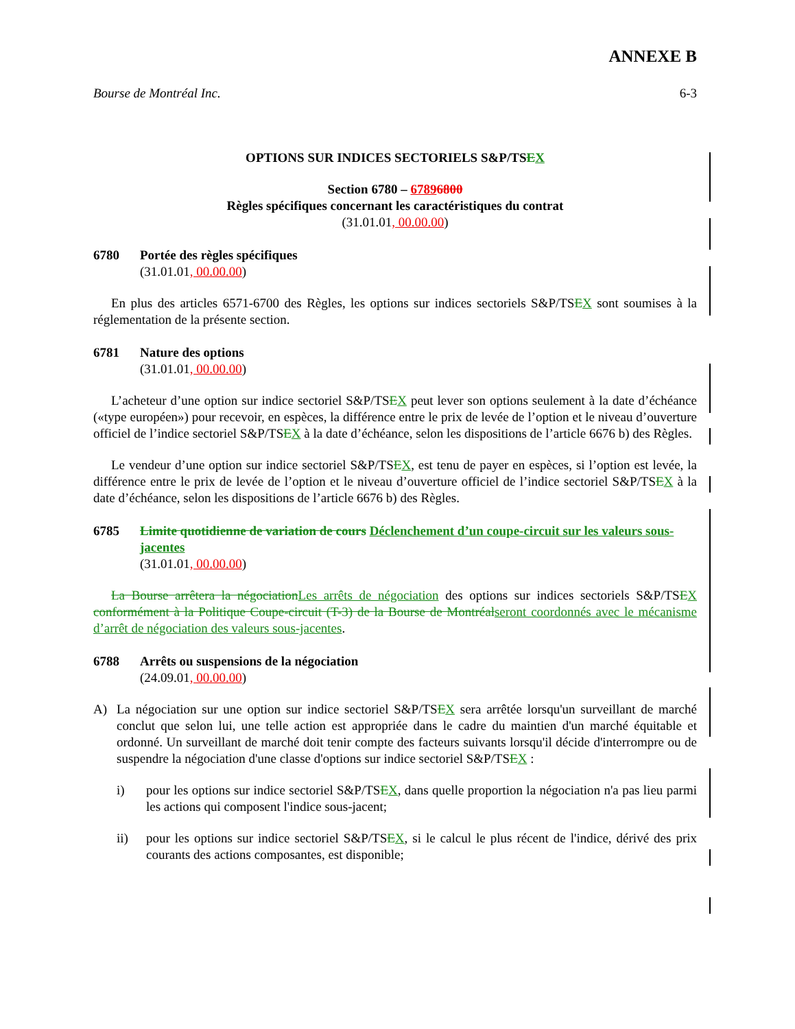ANNEXE B
Bourse de Montréal Inc. 6-3
OPTIONS SUR INDICES SECTORIELS S&P/TSEX
Section 6780 – 67896800
Règles spécifiques concernant les caractéristiques du contrat
(31.01.01, 00.00.00)
6780 Portée des règles spécifiques
(31.01.01, 00.00.00)
En plus des articles 6571-6700 des Règles, les options sur indices sectoriels S&P/TSEX sont soumises à la réglementation de la présente section.
6781 Nature des options
(31.01.01, 00.00.00)
L’acheteur d’une option sur indice sectoriel S&P/TSEX peut lever son options seulement à la date d’échéance («type européen») pour recevoir, en espèces, la différence entre le prix de levée de l’option et le niveau d’ouverture officiel de l’indice sectoriel S&P/TSEX à la date d’échéance, selon les dispositions de l’article 6676 b) des Règles.
Le vendeur d’une option sur indice sectoriel S&P/TSEX, est tenu de payer en espèces, si l’option est levée, la différence entre le prix de levée de l’option et le niveau d’ouverture officiel de l’indice sectoriel S&P/TSEX à la date d’échéance, selon les dispositions de l’article 6676 b) des Règles.
6785 Limite quotidienne de variation de cours Déclenchement d’un coupe-circuit sur les valeurs sous-jacentes
(31.01.01, 00.00.00)
La Bourse arrêtera la négociation Les arrêts de négociation des options sur indices sectoriels S&P/TSEX conformément à la Politique Coupe-circuit (T-3) de la Bourse de Montréal seront coordonnés avec le mécanisme d’arrêt de négociation des valeurs sous-jacentes.
6788 Arrêts ou suspensions de la négociation
(24.09.01, 00.00.00)
A) La négociation sur une option sur indice sectoriel S&P/TSEX sera arrêtée lorsqu'un surveillant de marché conclut que selon lui, une telle action est appropriée dans le cadre du maintien d'un marché équitable et ordonné. Un surveillant de marché doit tenir compte des facteurs suivants lorsqu'il décide d'interrompre ou de suspendre la négociation d'une classe d'options sur indice sectoriel S&P/TSEX :
i) pour les options sur indice sectoriel S&P/TSEX, dans quelle proportion la négociation n'a pas lieu parmi les actions qui composent l'indice sous-jacent;
ii) pour les options sur indice sectoriel S&P/TSEX, si le calcul le plus récent de l'indice, dérivé des prix courants des actions composantes, est disponible;